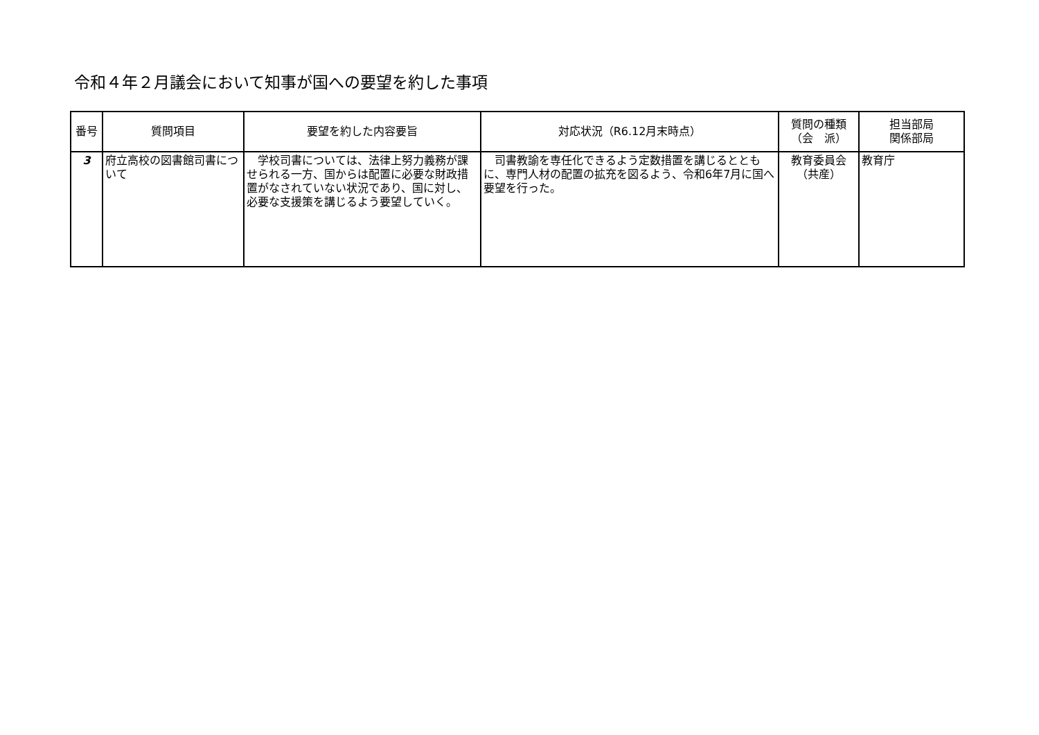令和４年２月議会において知事が国への要望を約した事項
| 番号 | 質問項目 | 要望を約した内容要旨 | 対応状況（R6.12月末時点） | 質問の種類 （会 派） | 担当部局 関係部局 |
| --- | --- | --- | --- | --- | --- |
| 3 | 府立高校の図書館司書について | 学校司書については、法律上努力義務が課せられる一方、国からは配置に必要な財政措置がなされていない状況であり、国に対し、必要な支援策を講じるよう要望していく。 | 司書教諭を専任化できるよう定数措置を講じるとともに、専門人材の配置の拡充を図るよう、令和6年7月に国へ要望を行った。 | 教育委員会 （共産） | 教育庁 |